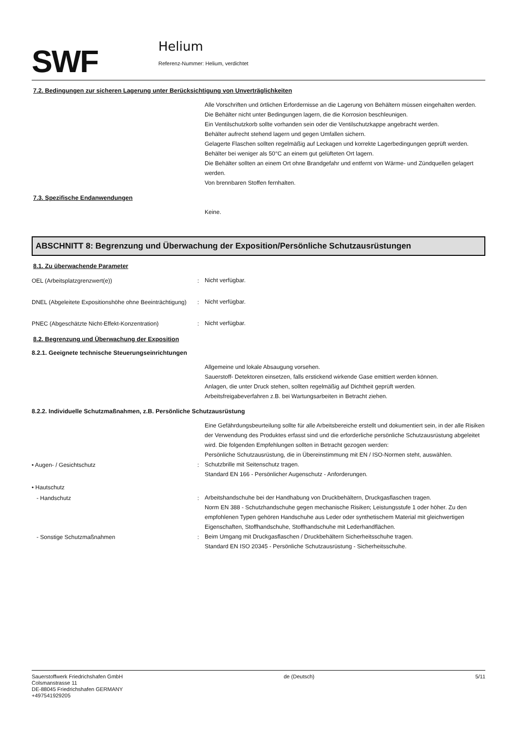SWF
Helium
Referenz-Nummer: Helium, verdichtet
7.2. Bedingungen zur sicheren Lagerung unter Berücksichtigung von Unverträglichkeiten
Alle Vorschriften und örtlichen Erfordernisse an die Lagerung von Behältern müssen eingehalten werden.
Die Behälter nicht unter Bedingungen lagern, die die Korrosion beschleunigen.
Ein Ventilschutzkorb sollte vorhanden sein oder die Ventilschutzkappe angebracht werden.
Behälter aufrecht stehend lagern und gegen Umfallen sichern.
Gelagerte Flaschen sollten regelmäßig auf Leckagen und korrekte Lagerbedingungen geprüft werden.
Behälter bei weniger als 50°C an einem gut gelüfteten Ort lagern.
Die Behälter sollten an einem Ort ohne Brandgefahr und entfernt von Wärme- und Zündquellen gelagert werden.
Von brennbaren Stoffen fernhalten.
7.3. Spezifische Endanwendungen
Keine.
ABSCHNITT 8: Begrenzung und Überwachung der Exposition/Persönliche Schutzausrüstungen
8.1. Zu überwachende Parameter
OEL (Arbeitsplatzgrenzwert(e)) :
Nicht verfügbar.
DNEL (Abgeleitete Expositionshöhe ohne Beeinträchtigung)
:
Nicht verfügbar.
PNEC (Abgeschätzte Nicht-Effekt-Konzentration) :
Nicht verfügbar.
8.2. Begrenzung und Überwachung der Exposition
8.2.1. Geeignete technische Steuerungseinrichtungen
Allgemeine und lokale Absaugung vorsehen.
Sauerstoff- Detektoren einsetzen, falls erstickend wirkende Gase emittiert werden können.
Anlagen, die unter Druck stehen, sollten regelmäßig auf Dichtheit geprüft werden.
Arbeitsfreigabeverfahren z.B. bei Wartungsarbeiten in Betracht ziehen.
8.2.2. Individuelle Schutzmaßnahmen, z.B. Persönliche Schutzausrüstung
Eine Gefährdungsbeurteilung sollte für alle Arbeitsbereiche erstellt und dokumentiert sein, in der alle Risiken der Verwendung des Produktes erfasst sind und die erforderliche persönliche Schutzausrüstung abgeleitet wird. Die folgenden Empfehlungen sollten in Betracht gezogen werden:
Persönliche Schutzausrüstung, die in Übereinstimmung mit EN / ISO-Normen steht, auswählen.
• Augen- / Gesichtschutz :
Schutzbrille mit Seitenschutz tragen.
Standard EN 166 - Persönlicher Augenschutz - Anforderungen.
• Hautschutz
- Handschutz :
Arbeitshandschuhe bei der Handhabung von Druckbehältern, Druckgasflaschen tragen.
Norm EN 388 - Schutzhandschuhe gegen mechanische Risiken; Leistungsstufe 1 oder höher. Zu den empfohlenen Typen gehören Handschuhe aus Leder oder synthetischem Material mit gleichwertigen Eigenschaften, Stoffhandschuhe, Stoffhandschuhe mit Lederhandflächen.
- Sonstige Schutzmaßnahmen :
Beim Umgang mit Druckgasflaschen / Druckbehältern Sicherheitsschuhe tragen.
Standard EN ISO 20345 - Persönliche Schutzausrüstung - Sicherheitsschuhe.
Sauerstoffwerk Friedrichshafen GmbH
Colsmanstrasse 11
DE-88045 Friedrichshafen GERMANY
+497541929205
de (Deutsch) 5/11